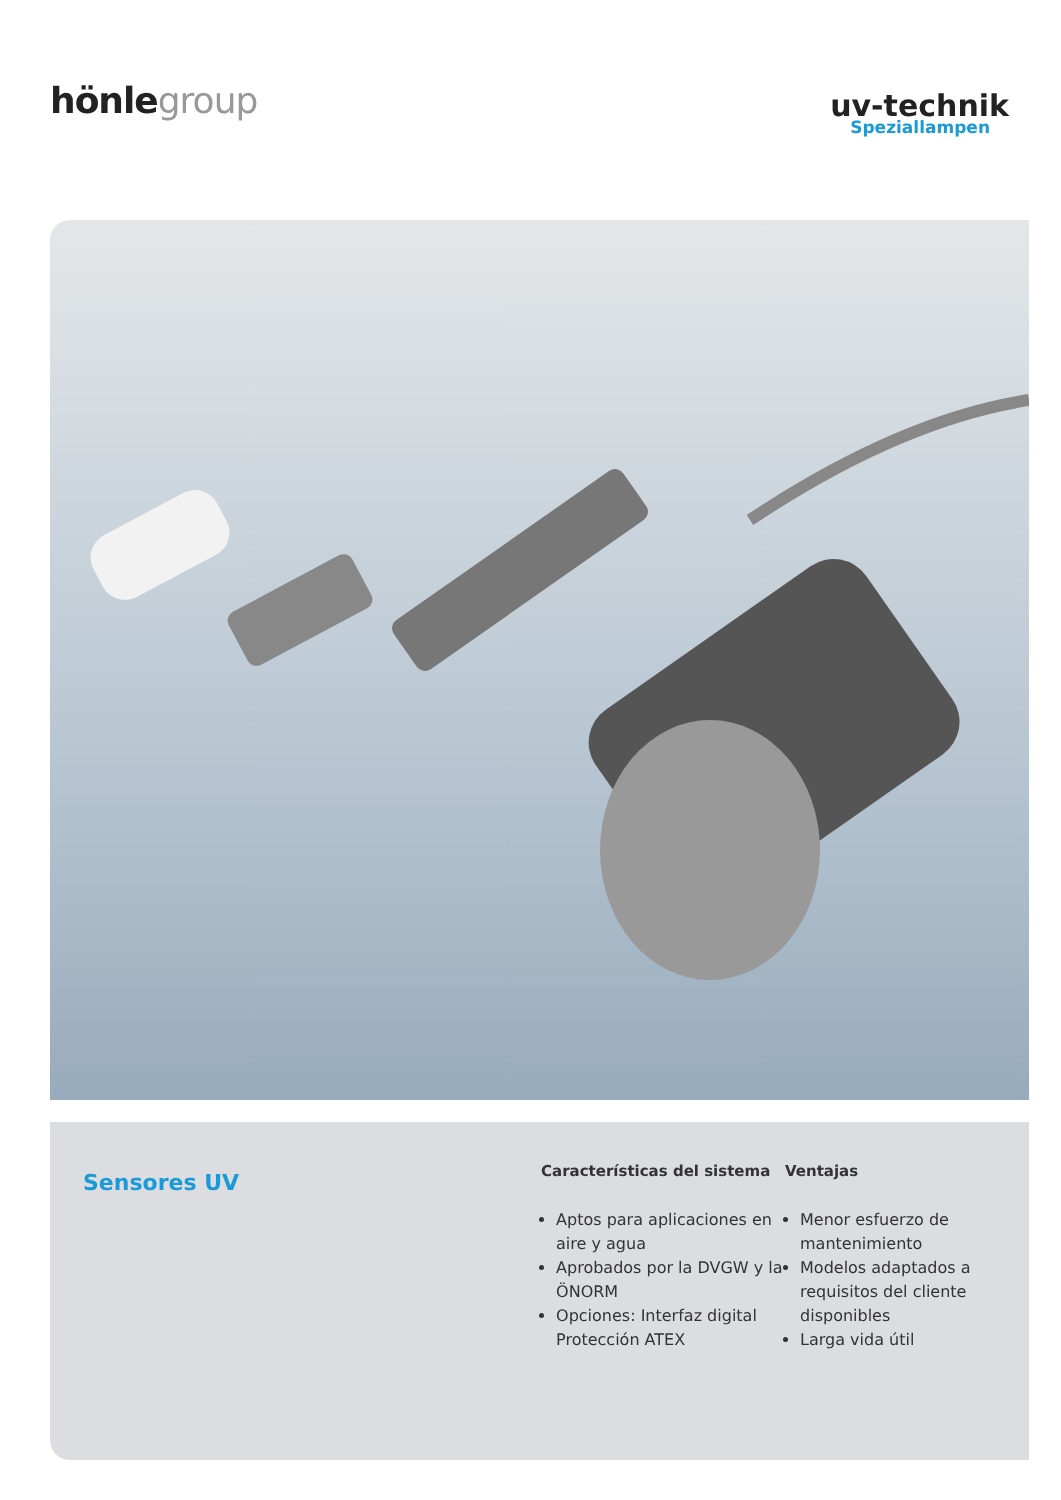hönlegroup
uv-technik
Speziallampen
Sensores UV
Características del sistema
Aptos para aplicaciones en aire y agua
Aprobados por la DVGW y la ÖNORM
Opciones: Interfaz digital Protección ATEX
Ventajas
Menor esfuerzo de mantenimiento
Modelos adaptados a requisitos del cliente disponibles
Larga vida útil